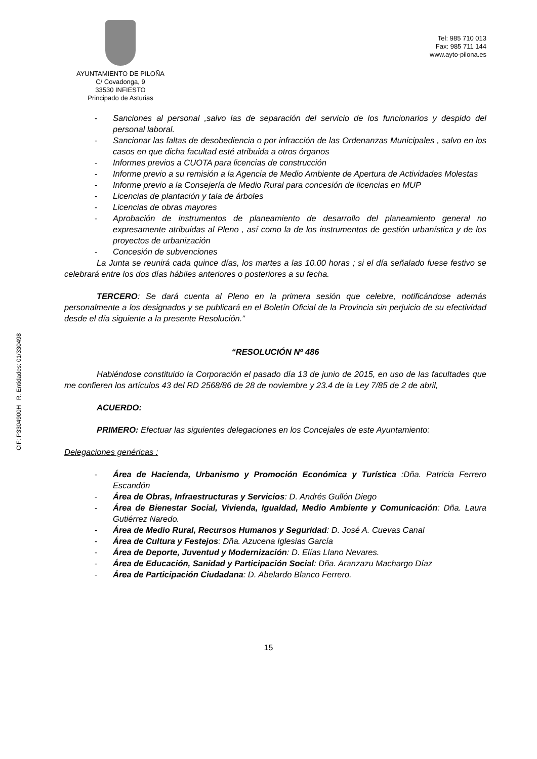CIF: P3304900H R. Entidades: 01/330498
AYUNTAMIENTO DE PILOÑA
C/ Covadonga, 9
33530 INFIESTO
Principado de Asturias
Tel: 985 710 013
Fax: 985 711 144
www.ayto-pilona.es
- Sanciones al personal ,salvo las de separación del servicio de los funcionarios y despido del personal laboral.
- Sancionar las faltas de desobediencia o por infracción de las Ordenanzas Municipales , salvo en los casos en que dicha facultad esté atribuida a otros órganos
- Informes previos a CUOTA para licencias de construcción
- Informe previo a su remisión a la Agencia de Medio Ambiente de Apertura de Actividades Molestas
- Informe previo a la Consejería de Medio Rural para concesión de licencias en MUP
- Licencias de plantación y tala de árboles
- Licencias de obras mayores
- Aprobación de instrumentos de planeamiento de desarrollo del planeamiento general no expresamente atribuidas al Pleno , así como la de los instrumentos de gestión urbanística y de los proyectos de urbanización
- Concesión de subvenciones
La Junta se reunirá cada quince días, los martes a las 10.00 horas ; si el día señalado fuese festivo se celebrará entre los dos días hábiles anteriores o posteriores a su fecha.
TERCERO: Se dará cuenta al Pleno en la primera sesión que celebre, notificándose además personalmente a los designados y se publicará en el Boletín Oficial de la Provincia sin perjuicio de su efectividad desde el día siguiente a la presente Resolución.”
“RESOLUCIÓN Nº 486
Habiéndose constituido la Corporación el pasado día 13 de junio de 2015, en uso de las facultades que me confieren los artículos 43 del RD 2568/86 de 28 de noviembre y 23.4 de la Ley 7/85 de 2 de abril,
ACUERDO:
PRIMERO: Efectuar las siguientes delegaciones en los Concejales de este Ayuntamiento:
Delegaciones genéricas :
- Área de Hacienda, Urbanismo y Promoción Económica y Turística :Dña. Patricia Ferrero Escandón
- Área de Obras, Infraestructuras y Servicios: D. Andrés Gullón Diego
- Área de Bienestar Social, Vivienda, Igualdad, Medio Ambiente y Comunicación: Dña. Laura Gutiérrez Naredo.
- Área de Medio Rural, Recursos Humanos y Seguridad: D. José A. Cuevas Canal
- Área de Cultura y Festejos: Dña. Azucena Iglesias García
- Área de Deporte, Juventud y Modernización: D. Elías Llano Nevares.
- Área de Educación, Sanidad y Participación Social: Dña. Aranzazu Machargo Díaz
- Área de Participación Ciudadana: D. Abelardo Blanco Ferrero.
15